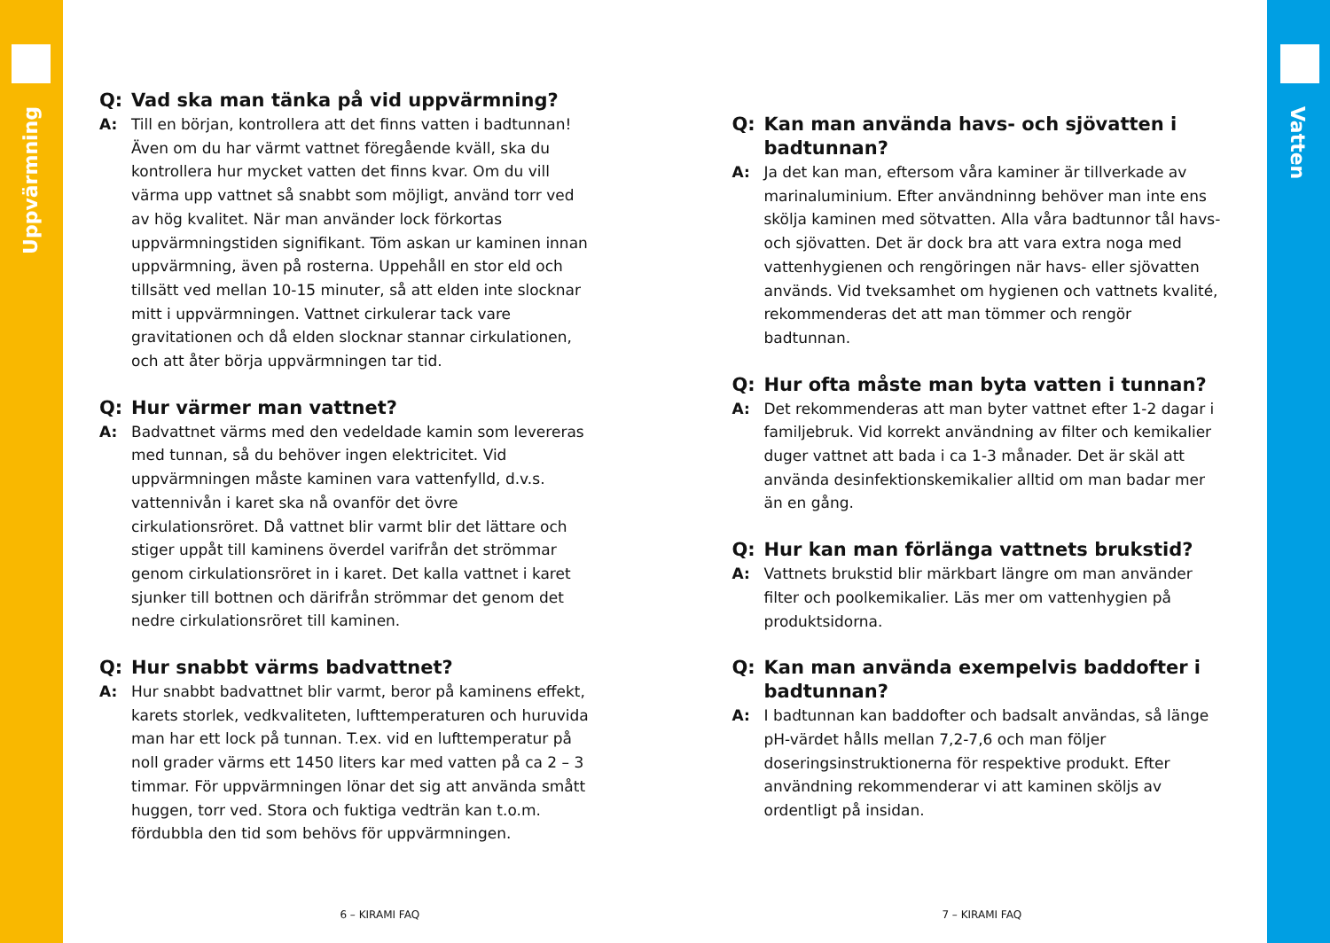Uppvärmning
Q:
Vad ska man tänka på vid uppvärmning?
A:
Till en början, kontrollera att det finns vatten i badtunnan! Även om du har värmt vattnet föregående kväll, ska du kontrollera hur mycket vatten det finns kvar. Om du vill värma upp vattnet så snabbt som möjligt, använd torr ved av hög kvalitet. När man använder lock förkortas uppvärmningstiden signifikant. Töm askan ur kaminen innan uppvärmning, även på rosterna. Uppehåll en stor eld och tillsätt ved mellan 10-15 minuter, så att elden inte slocknar mitt i uppvärmningen. Vattnet cirkulerar tack vare gravitationen och då elden slocknar stannar cirkulationen, och att åter börja uppvärmningen tar tid.
Q:
Hur värmer man vattnet?
A:
Badvattnet värms med den vedeldade kamin som levereras med tunnan, så du behöver ingen elektricitet. Vid uppvärmningen måste kaminen vara vattenfylld, d.v.s. vattennivån i karet ska nå ovanför det övre cirkulationsröret. Då vattnet blir varmt blir det lättare och stiger uppåt till kaminens överdel varifrån det strömmar genom cirkulationsröret in i karet. Det kalla vattnet i karet sjunker till bottnen och därifrån strömmar det genom det nedre cirkulationsröret till kaminen.
Q:
Hur snabbt värms badvattnet?
A:
Hur snabbt badvattnet blir varmt, beror på kaminens effekt, karets storlek, vedkvaliteten, lufttemperaturen och huruvida man har ett lock på tunnan. T.ex. vid en lufttemperatur på noll grader värms ett 1450 liters kar med vatten på ca 2 – 3 timmar. För uppvärmningen lönar det sig att använda smått huggen, torr ved. Stora och fuktiga vedträn kan t.o.m. fördubbla den tid som behövs för uppvärmningen.
6 – KIRAMI FAQ
Q:
Kan man använda havs- och sjövatten i badtunnan?
A:
Ja det kan man, eftersom våra kaminer är tillverkade av marinaluminium. Efter användninng behöver man inte ens skölja kaminen med sötvatten. Alla våra badtunnor tål havs- och sjövatten. Det är dock bra att vara extra noga med vattenhygienen och rengöringen när havs- eller sjövatten används. Vid tveksamhet om hygienen och vattnets kvalité, rekommenderas det att man tömmer och rengör badtunnan.
Q:
Hur ofta måste man byta vatten i tunnan?
A:
Det rekommenderas att man byter vattnet efter 1-2 dagar i familjebruk. Vid korrekt användning av filter och kemikalier duger vattnet att bada i ca 1-3 månader. Det är skäl att använda desinfektionskemikalier alltid om man badar mer än en gång.
Q:
Hur kan man förlänga vattnets brukstid?
A:
Vattnets brukstid blir märkbart längre om man använder filter och poolkemikalier. Läs mer om vattenhygien på produktsidorna.
Q:
Kan man använda exempelvis baddofter i badtunnan?
A:
I badtunnan kan baddofter och badsalt användas, så länge pH-värdet hålls mellan 7,2-7,6 och man följer doseringsinstruktionerna för respektive produkt. Efter användning rekommenderar vi att kaminen sköljs av ordentligt på insidan.
7 – KIRAMI FAQ
Vatten